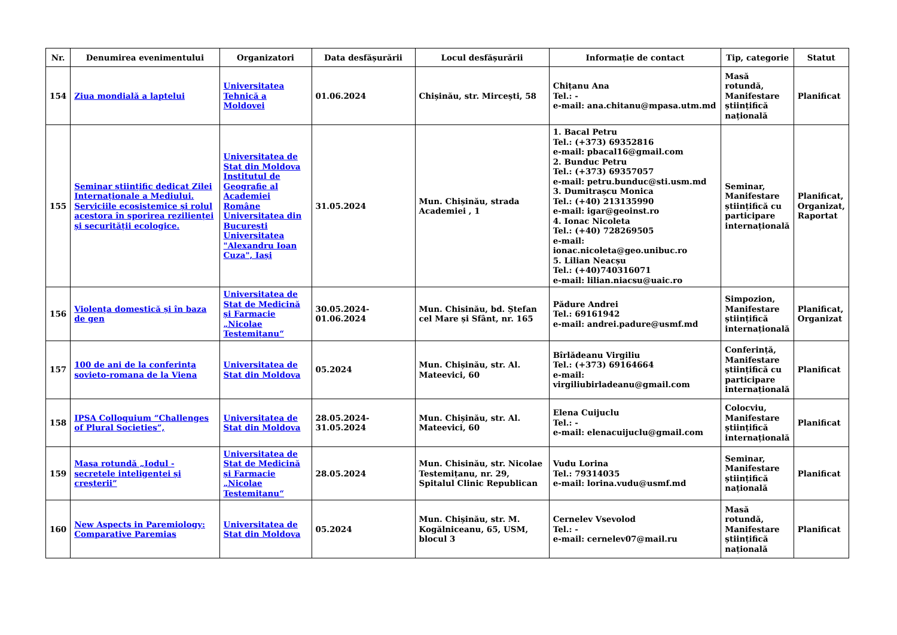| Nr. | Denumirea evenimentului | Organizatori | Data desfășurării | Locul desfășurării | Informație de contact | Tip, categorie | Statut |
| --- | --- | --- | --- | --- | --- | --- | --- |
| 154 | Ziua mondială a laptelui | Universitatea Tehnică a Moldovei | 01.06.2024 | Chișinău, str. Mircești, 58 | Chițanu Ana Tel.: - e-mail: ana.chitanu@mpasa.utm.md | Masă rotundă, Manifestare științifică națională | Planificat |
| 155 | Seminar științific dedicat Zilei Internaționale a Mediului. Serviciile ecosistemice și rolul acestora în sporirea rezilienței și securității ecologice. | Universitatea de Stat din Moldova Institutul de Geografie al Academiei Române Universitatea din București Universitatea "Alexandru Ioan Cuza", Iași | 31.05.2024 | Mun. Chișinău, strada Academiei , 1 | 1. Bacal Petru Tel.: (+373) 69352816 e-mail: pbacal16@gmail.com 2. Bunduc Petru Tel.: (+373) 69357057 e-mail: petru.bunduc@sti.usm.md 3. Dumitrașcu Monica Tel.: (+40) 213135990 e-mail: igar@geoinst.ro 4. Ionac Nicoleta Tel.: (+40) 728269505 e-mail: ionac.nicoleta@geo.unibuc.ro 5. Lilian Neacșu Tel.: (+40)740316071 e-mail: lilian.niacsu@uaic.ro | Seminar, Manifestare științifică cu participare internațională | Planificat, Organizat, Raportat |
| 156 | Violența domestică și în baza de gen | Universitatea de Stat de Medicină și Farmacie „Nicolae Testemițanu“ | 30.05.2024-01.06.2024 | Mun. Chisinău, bd. Ștefan cel Mare și Sfânt, nr. 165 | Pădure Andrei Tel.: 69161942 e-mail: andrei.padure@usmf.md | Simpozion, Manifestare științifică internațională | Planificat, Organizat |
| 157 | 100 de ani de la conferința sovieto-romana de la Viena | Universitatea de Stat din Moldova | 05.2024 | Mun. Chișinău, str. Al. Mateevici, 60 | Bîrlădeanu Virgiliu Tel.: (+373) 69164664 e-mail: virgiliubirladeanu@gmail.com | Conferință, Manifestare științifică cu participare internațională | Planificat |
| 158 | IPSA Colloquium “Challenges of Plural Societies”, | Universitatea de Stat din Moldova | 28.05.2024-31.05.2024 | Mun. Chișinău, str. Al. Mateevici, 60 | Elena Cuijuclu Tel.: - e-mail: elenacuijuclu@gmail.com | Colocviu, Manifestare științifică internațională | Planificat |
| 159 | Masa rotundă „Iodul - secretele inteligenței și creșterii” | Universitatea de Stat de Medicină și Farmacie „Nicolae Testemițanu“ | 28.05.2024 | Mun. Chisinău, str. Nicolae Testemițanu, nr. 29, Spitalul Clinic Republican | Vudu Lorina Tel.: 79314035 e-mail: lorina.vudu@usmf.md | Seminar, Manifestare științifică națională | Planificat |
| 160 | New Aspects in Paremiology: Comparative Paremias | Universitatea de Stat din Moldova | 05.2024 | Mun. Chișinău, str. M. Kogălniceanu, 65, USM, blocul 3 | Cernelev Vsevolod Tel.: - e-mail: cernelev07@mail.ru | Masă rotundă, Manifestare științifică națională | Planificat |